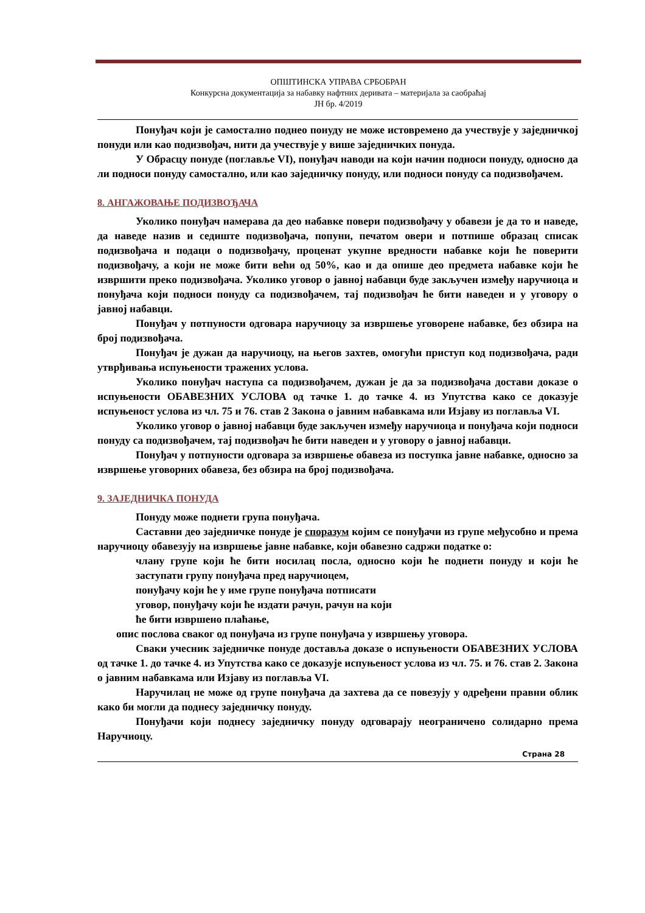ОПШТИНСКА УПРАВА СРБОБРАН
Конкурсна документација за набавку нафтних деривата – материјала за саобраћај
ЈН бр. 4/2019
Понуђач који је самостално поднео понуду не може истовремено да учествује у заједничкој понуди или као подизвођач, нити да учествује у више заједничких понуда.
У Обрасцу понуде (поглавље VI), понуђач наводи на који начин подноси понуду, односно да ли подноси понуду самостално, или као заједничку понуду, или подноси понуду са подизвођачем.
8. АНГАЖОВАЊЕ ПОДИЗВОЂАЧА
Уколико понуђач намерава да део набавке повери подизвођачу у обавези је да то и наведе, да наведе назив и седиште подизвођача, попуни, печатом овери и потпише образац списак подизвођача и подаци о подизвођачу, проценат укупне вредности набавке који ће поверити подизвођачу, а који не може бити већи од 50%, као и да опише део предмета набавке који ће извршити преко подизвођача. Уколико уговор о јавној набавци буде закључен између наручиоца и понуђача који подноси понуду са подизвођачем, тај подизвођач ће бити наведен и у уговору о јавној набавци.
Понуђач у потпуности одговара наручиоцу за извршење уговорене набавке, без обзира на број подизвођача.
Понуђач је дужан да наручиоцу, на његов захтев, омогући приступ код подизвођача, ради утврђивања испуњености тражених услова.
Уколико понуђач наступа са подизвођачем, дужан је да за подизвођача достави доказе о испуњености ОБАВЕЗНИХ УСЛОВА од тачке 1. до тачке 4. из Упутства како се доказује испуњеност услова из чл. 75 и 76. став 2 Закона о јавним набавкама или Изјаву из поглавља VI.
Уколико уговор о јавној набавци буде закључен између наручиоца и понуђача који подноси понуду са подизвођачем, тај подизвођач ће бити наведен и у уговору о јавној набавци.
Понуђач у потпуности одговара за извршење обавеза из поступка јавне набавке, односно за извршење уговорних обавеза, без обзира на број подизвођача.
9. ЗАЈЕДНИЧКА ПОНУДА
Понуду може поднети група понуђача.
Саставни део заједничке понуде је споразум којим се понуђачи из групе међусобно и према наручиоцу обавезују на извршење јавне набавке, који обавезно садржи податке о:
члану групе који ће бити носилац посла, односно који ће поднети понуду и који ће заступати групу понуђача пред наручиоцем,
понуђачу који ће у име групе понуђача потписати
уговор, понуђачу који ће издати рачун, рачун на који
ће бити извршено плаћање,
опис послова сваког од понуђача из групе понуђача у извршењу уговора.
Сваки учесник заједничке понуде доставља доказе о испуњености ОБАВЕЗНИХ УСЛОВА од тачке 1. до тачке 4. из Упутства како се доказује испуњеност услова из чл. 75. и 76. став 2. Закона о јавним набавкама или Изјаву из поглавља VI.
Наручилац не може од групе понуђача да захтева да се повезују у одређени правни облик како би могли да поднесу заједничку понуду.
Понуђачи који поднесу заједничку понуду одговарају неограничено солидарно према Наручиоцу.
Страна 28